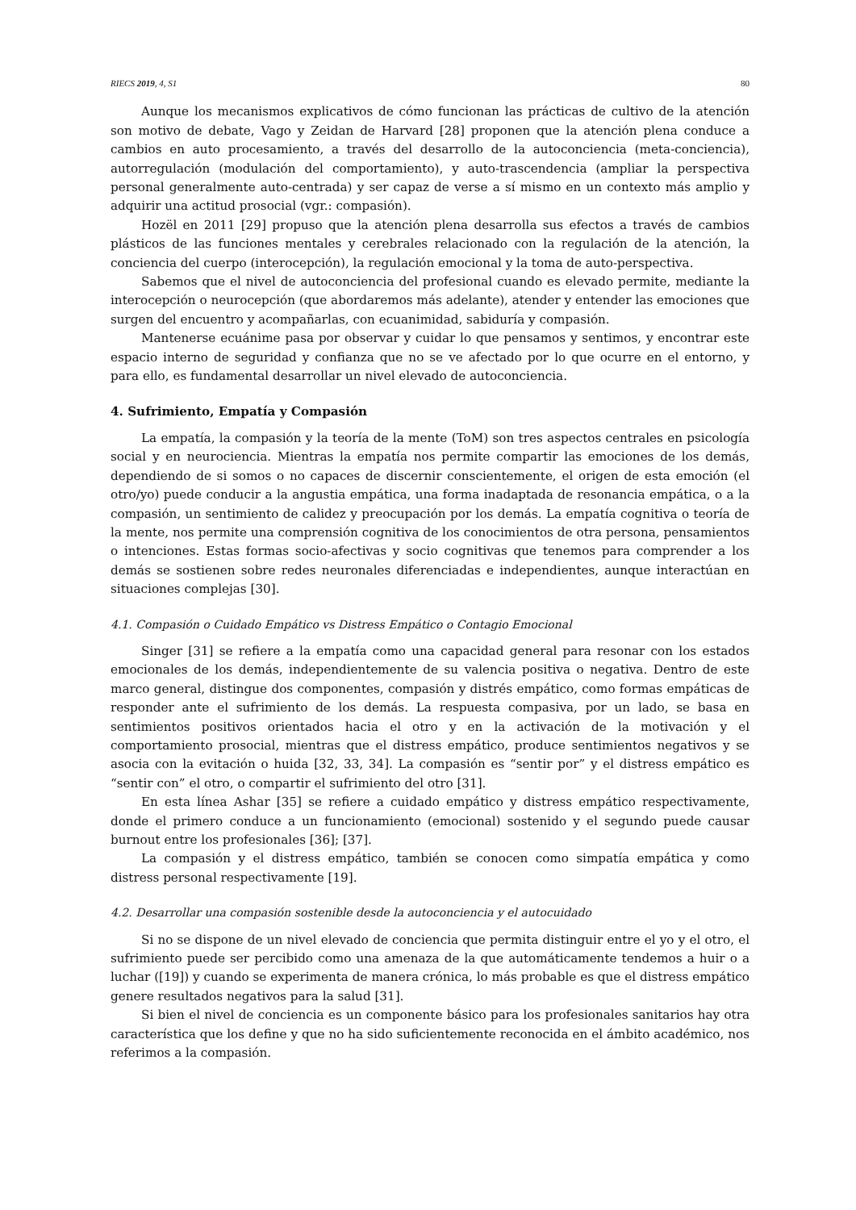RIECS 2019, 4, S1 80
Aunque los mecanismos explicativos de cómo funcionan las prácticas de cultivo de la atención son motivo de debate, Vago y Zeidan de Harvard [28] proponen que la atención plena conduce a cambios en auto procesamiento, a través del desarrollo de la autoconciencia (meta-conciencia), autorregulación (modulación del comportamiento), y auto-trascendencia (ampliar la perspectiva personal generalmente auto-centrada) y ser capaz de verse a sí mismo en un contexto más amplio y adquirir una actitud prosocial (vgr.: compasión).
Hozël en 2011 [29] propuso que la atención plena desarrolla sus efectos a través de cambios plásticos de las funciones mentales y cerebrales relacionado con la regulación de la atención, la conciencia del cuerpo (interocepción), la regulación emocional y la toma de auto-perspectiva.
Sabemos que el nivel de autoconciencia del profesional cuando es elevado permite, mediante la interocepción o neurocepción (que abordaremos más adelante), atender y entender las emociones que surgen del encuentro y acompañarlas, con ecuanimidad, sabiduría y compasión.
Mantenerse ecuánime pasa por observar y cuidar lo que pensamos y sentimos, y encontrar este espacio interno de seguridad y confianza que no se ve afectado por lo que ocurre en el entorno, y para ello, es fundamental desarrollar un nivel elevado de autoconciencia.
4. Sufrimiento, Empatía y Compasión
La empatía, la compasión y la teoría de la mente (ToM) son tres aspectos centrales en psicología social y en neurociencia. Mientras la empatía nos permite compartir las emociones de los demás, dependiendo de si somos o no capaces de discernir conscientemente, el origen de esta emoción (el otro/yo) puede conducir a la angustia empática, una forma inadaptada de resonancia empática, o a la compasión, un sentimiento de calidez y preocupación por los demás. La empatía cognitiva o teoría de la mente, nos permite una comprensión cognitiva de los conocimientos de otra persona, pensamientos o intenciones. Estas formas socio-afectivas y socio cognitivas que tenemos para comprender a los demás se sostienen sobre redes neuronales diferenciadas e independientes, aunque interactúan en situaciones complejas [30].
4.1. Compasión o Cuidado Empático vs Distress Empático o Contagio Emocional
Singer [31] se refiere a la empatía como una capacidad general para resonar con los estados emocionales de los demás, independientemente de su valencia positiva o negativa. Dentro de este marco general, distingue dos componentes, compasión y distrés empático, como formas empáticas de responder ante el sufrimiento de los demás. La respuesta compasiva, por un lado, se basa en sentimientos positivos orientados hacia el otro y en la activación de la motivación y el comportamiento prosocial, mientras que el distress empático, produce sentimientos negativos y se asocia con la evitación o huida [32, 33, 34]. La compasión es “sentir por” y el distress empático es “sentir con” el otro, o compartir el sufrimiento del otro [31].
En esta línea Ashar [35] se refiere a cuidado empático y distress empático respectivamente, donde el primero conduce a un funcionamiento (emocional) sostenido y el segundo puede causar burnout entre los profesionales [36]; [37].
La compasión y el distress empático, también se conocen como simpatía empática y como distress personal respectivamente [19].
4.2. Desarrollar una compasión sostenible desde la autoconciencia y el autocuidado
Si no se dispone de un nivel elevado de conciencia que permita distinguir entre el yo y el otro, el sufrimiento puede ser percibido como una amenaza de la que automáticamente tendemos a huir o a luchar ([19]) y cuando se experimenta de manera crónica, lo más probable es que el distress empático genere resultados negativos para la salud [31].
Si bien el nivel de conciencia es un componente básico para los profesionales sanitarios hay otra característica que los define y que no ha sido suficientemente reconocida en el ámbito académico, nos referimos a la compasión.